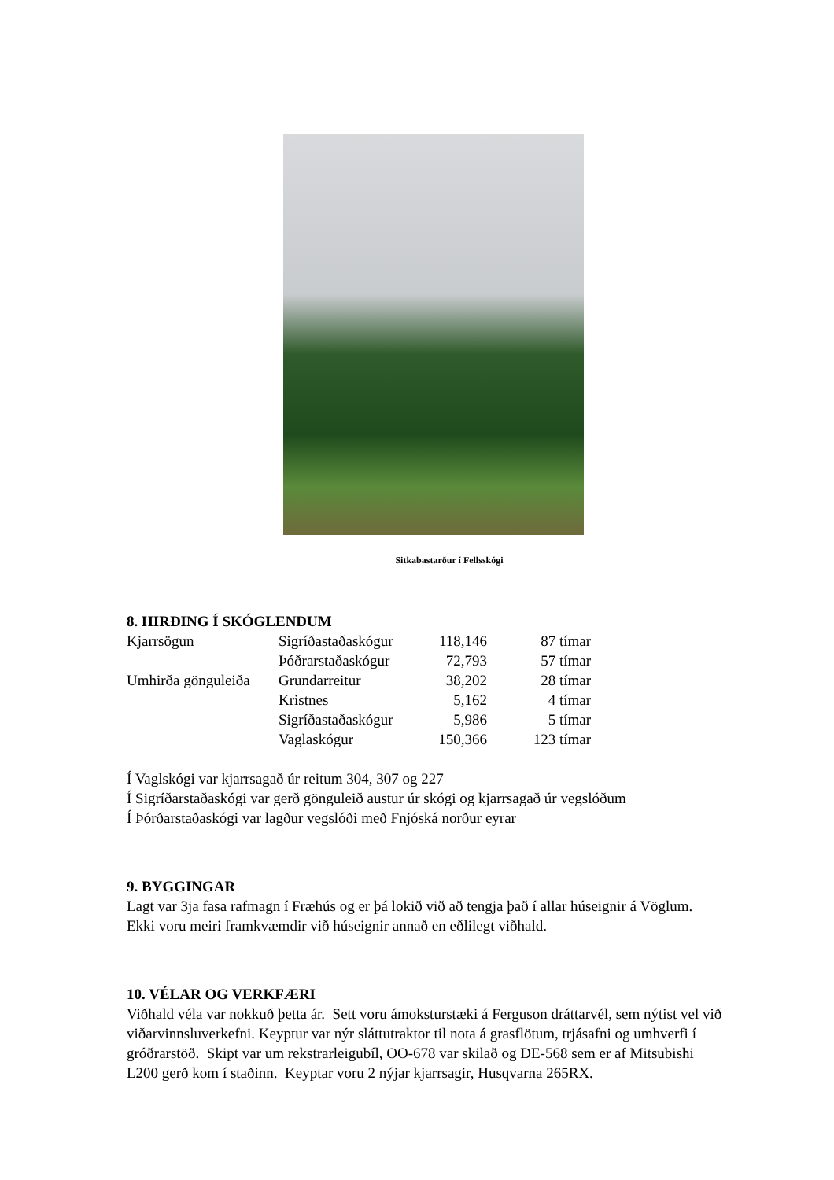Sitkabastarður í Fellsskógi
8. HIRÐING Í SKÓGLENDUM
| Kjarrsögun | Sigríðastaðaskógur | 118,146 | 87 tímar |
| | Þóðrarstaðaskógur | 72,793 | 57 tímar |
| Umhirða gönguleiða | Grundarreitur | 38,202 | 28 tímar |
| | Kristnes | 5,162 | 4 tímar |
| | Sigríðastaðaskógur | 5,986 | 5 tímar |
| | Vaglaskógur | 150,366 | 123 tímar |
Í Vaglskógi var kjarrsagað úr reitum 304, 307 og 227
Í Sigríðarstaðaskógi var gerð gönguleið austur úr skógi og kjarrsagað úr vegslóðum
Í Þórðarstaðaskógi var lagður vegslóði með Fnjóská norður eyrar
9. BYGGINGAR
Lagt var 3ja fasa rafmagn í Fræhús og er þá lokið við að tengja það í allar húseignir á Vöglum. Ekki voru meiri framkvæmdir við húseignir annað en eðlilegt viðhald.
10. VÉLAR OG VERKFÆRI
Viðhald véla var nokkuð þetta ár. Sett voru ámoksturstæki á Ferguson dráttarvél, sem nýtist vel við viðarvinnsluverkefni. Keyptur var nýr sláttutraktor til nota á grasflötum, trjásafni og umhverfi í gróðrarstöð. Skipt var um rekstrarleigubíl, OO-678 var skilað og DE-568 sem er af Mitsubishi L200 gerð kom í staðinn. Keyptar voru 2 nýjar kjarrsagir, Husqvarna 265RX.